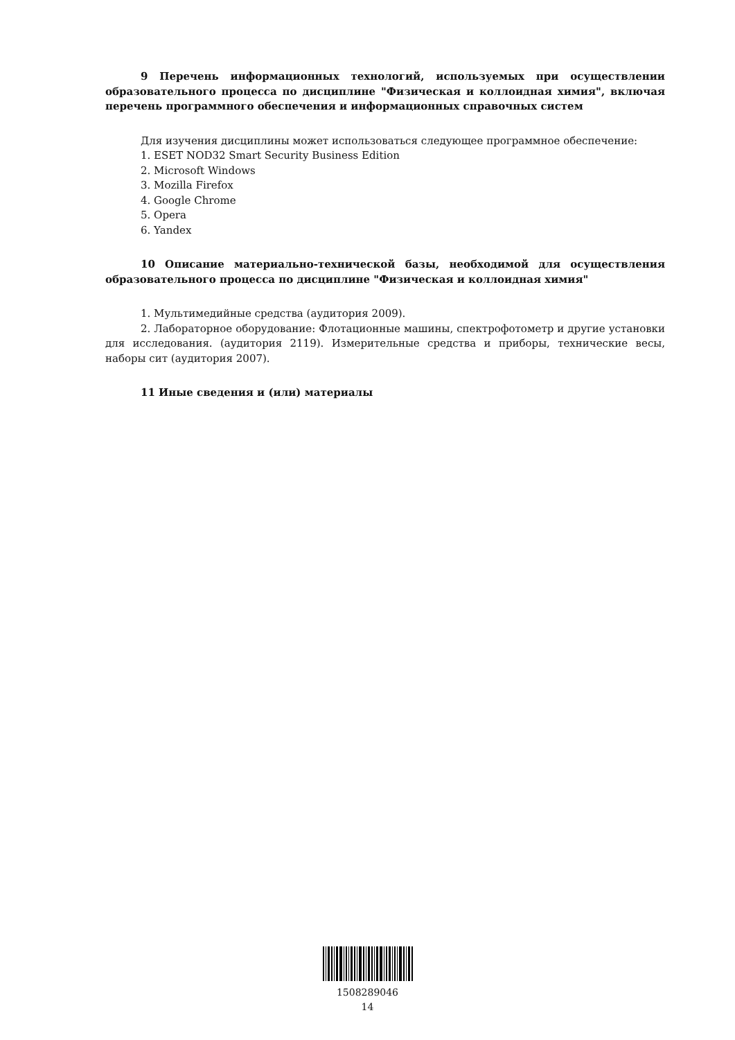9 Перечень информационных технологий, используемых при осуществлении образовательного процесса по дисциплине "Физическая и коллоидная химия", включая перечень программного обеспечения и информационных справочных систем
Для изучения дисциплины может использоваться следующее программное обеспечение:
1. ESET NOD32 Smart Security Business Edition
2. Microsoft Windows
3. Mozilla Firefox
4. Google Chrome
5. Opera
6. Yandex
10 Описание материально-технической базы, необходимой для осуществления образовательного процесса по дисциплине "Физическая и коллоидная химия"
1. Мультимедийные средства (аудитория 2009).
2. Лабораторное оборудование: Флотационные машины, спектрофотометр и другие установки для исследования. (аудитория 2119). Измерительные средства и приборы, технические весы, наборы сит (аудитория 2007).
11 Иные сведения и (или) материалы
1508289046
14